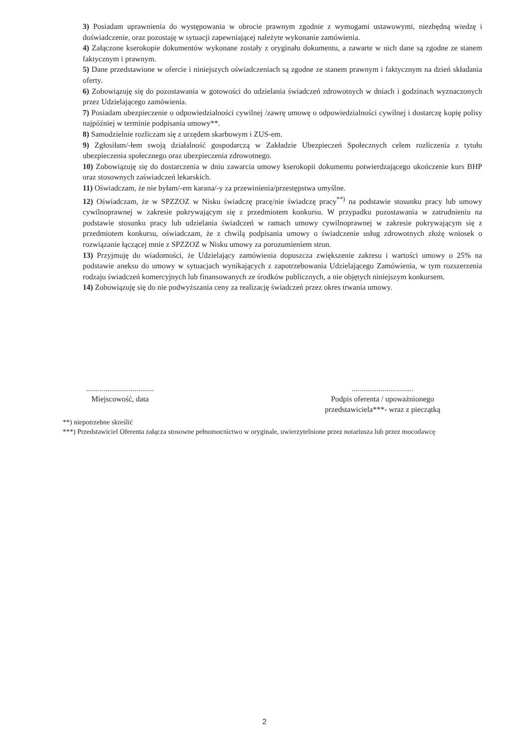3) Posiadam uprawnienia do występowania w obrocie prawnym zgodnie z wymogami ustawowymi, niezbędną wiedzę i doświadczenie, oraz pozostaję w sytuacji zapewniającej należyte wykonanie zamówienia.
4) Załączone kserokopie dokumentów wykonane zostały z oryginału dokumentu, a zawarte w nich dane są zgodne ze stanem faktycznym i prawnym.
5) Dane przedstawione w ofercie i niniejszych oświadczeniach są zgodne ze stanem prawnym i faktycznym na dzień składania oferty.
6) Zobowiązuję się do pozostawania w gotowości do udzielania świadczeń zdrowotnych w dniach i godzinach wyznaczonych przez Udzielającego zamówienia.
7) Posiadam ubezpieczenie o odpowiedzialności cywilnej /zawrę umowę o odpowiedzialności cywilnej i dostarczę kopię polisy najpóźniej w terminie podpisania umowy**.
8) Samodzielnie rozliczam się z urzędem skarbowym i ZUS-em.
9) Zgłosiłam/-łem swoją działalność gospodarczą w Zakładzie Ubezpieczeń Społecznych celem rozliczenia z tytułu ubezpieczenia społecznego oraz ubezpieczenia zdrowotnego.
10) Zobowiązuję się do dostarczenia w dniu zawarcia umowy kserokopii dokumentu potwierdzającego ukończenie kurs BHP oraz stosownych zaświadczeń lekarskich.
11) Oświadczam, że nie byłam/-em karana/-y za przewinienia/przestępstwa umyślne.
12) Oświadczam, że w SPZZOZ w Nisku świadczę pracę/nie świadczę pracy<sup>**)</sup> na podstawie stosunku pracy lub umowy cywilnoprawnej w zakresie pokrywającym się z przedmiotem konkursu. W przypadku pozostawania w zatrudnieniu na podstawie stosunku pracy lub udzielania świadczeń w ramach umowy cywilnoprawnej w zakresie pokrywającym się z przedmiotem konkursu, oświadczam, że z chwilą podpisania umowy o świadczenie usług zdrowotnych złożę wniosek o rozwiązanie łączącej mnie z SPZZOZ w Nisku umowy za porozumieniem stron.
13) Przyjmuję do wiadomości, że Udzielający zamówienia dopuszcza zwiększenie zakresu i wartości umowy o 25% na podstawie aneksu do umowy w sytuacjach wynikających z zapotrzebowania Udzielającego Zamówienia, w tym rozszerzenia rodzaju świadczeń komercyjnych lub finansowanych ze środków publicznych, a nie objętych niniejszym konkursem.
14) Zobowiązuję się do nie podwyższania ceny za realizację świadczeń przez okres trwania umowy.
...................................
Miejscowość, data
................................
Podpis oferenta / upoważnionego przedstawiciela***- wraz z pieczątką
**) niepotrzebne skreślić
***) Przedstawiciel Oferenta załącza stosowne pełnomocnictwo w oryginale, uwierzytelnione przez notariusza lub przez mocodawcę
2